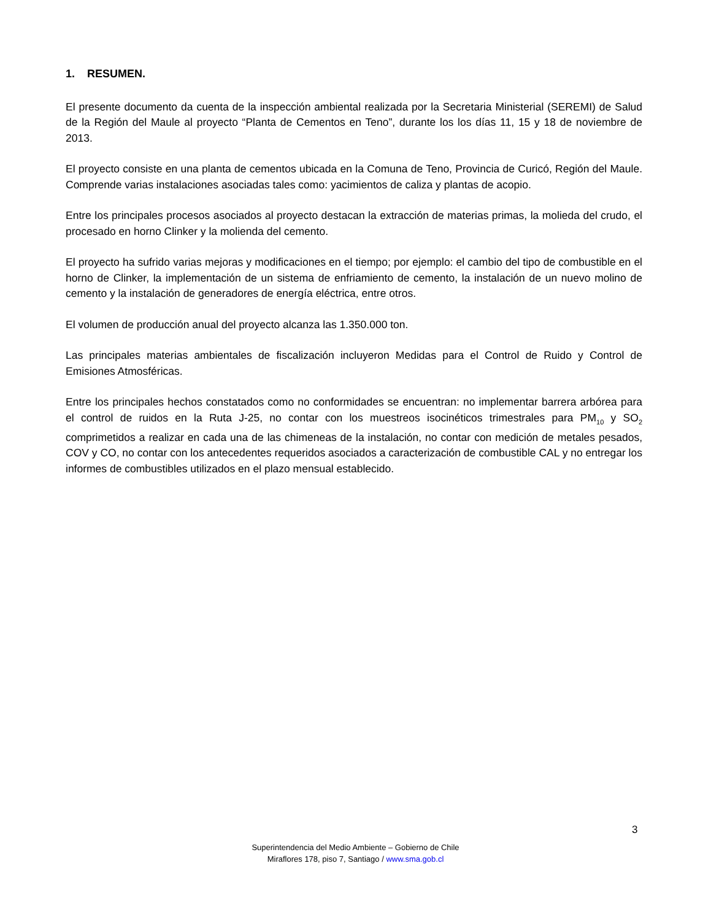1. RESUMEN.
El presente documento da cuenta de la inspección ambiental realizada por la Secretaria Ministerial (SEREMI) de Salud de la Región del Maule al proyecto “Planta de Cementos en Teno”, durante los los días 11, 15 y 18 de noviembre de 2013.
El proyecto consiste en una planta de cementos ubicada en la Comuna de Teno, Provincia de Curicó, Región del Maule. Comprende varias instalaciones asociadas tales como: yacimientos de caliza y plantas de acopio.
Entre los principales procesos asociados al proyecto destacan la extracción de materias primas, la molieda del crudo, el procesado en horno Clinker y la molienda del cemento.
El proyecto ha sufrido varias mejoras y modificaciones en el tiempo; por ejemplo: el cambio del tipo de combustible en el horno de Clinker, la implementación de un sistema de enfriamiento de cemento, la instalación de un nuevo molino de cemento y la instalación de generadores de energía eléctrica, entre otros.
El volumen de producción anual del proyecto alcanza las 1.350.000 ton.
Las principales materias ambientales de fiscalización incluyeron Medidas para el Control de Ruido y Control de Emisiones Atmosféricas.
Entre los principales hechos constatados como no conformidades se encuentran: no implementar barrera arbórea para el control de ruidos en la Ruta J-25, no contar con los muestreos isocinéticos trimestrales para PM<sub>10</sub> y SO<sub>2</sub> comprimetidos a realizar en cada una de las chimeneas de la instalación, no contar con medición de metales pesados, COV y CO, no contar con los antecedentes requeridos asociados a caracterización de combustible CAL y no entregar los informes de combustibles utilizados en el plazo mensual establecido.
3
Superintendencia del Medio Ambiente – Gobierno de Chile
Miraflores 178, piso 7, Santiago / www.sma.gob.cl